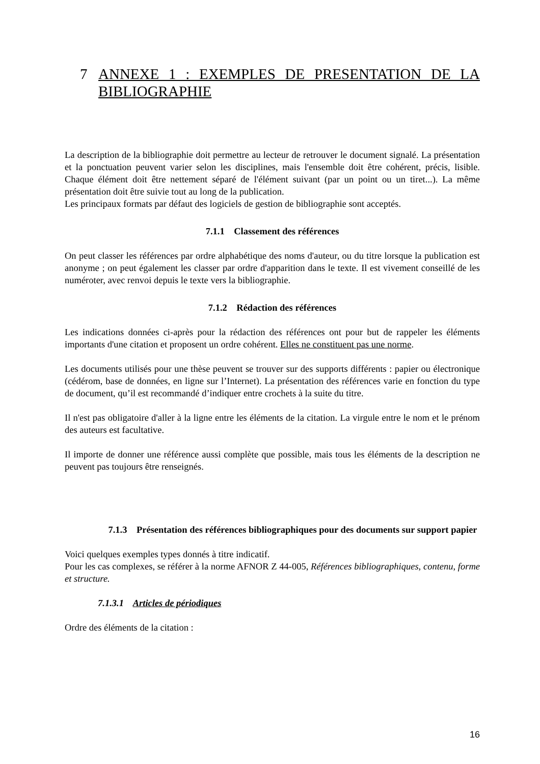7 ANNEXE 1 : EXEMPLES DE PRESENTATION DE LA BIBLIOGRAPHIE
La description de la bibliographie doit permettre au lecteur de retrouver le document signalé. La présentation et la ponctuation peuvent varier selon les disciplines, mais l'ensemble doit être cohérent, précis, lisible. Chaque élément doit être nettement séparé de l'élément suivant (par un point ou un tiret...). La même présentation doit être suivie tout au long de la publication.
Les principaux formats par défaut des logiciels de gestion de bibliographie sont acceptés.
7.1.1 Classement des références
On peut classer les références par ordre alphabétique des noms d'auteur, ou du titre lorsque la publication est anonyme ; on peut également les classer par ordre d'apparition dans le texte. Il est vivement conseillé de les numéroter, avec renvoi depuis le texte vers la bibliographie.
7.1.2 Rédaction des références
Les indications données ci-après pour la rédaction des références ont pour but de rappeler les éléments importants d'une citation et proposent un ordre cohérent. Elles ne constituent pas une norme.
Les documents utilisés pour une thèse peuvent se trouver sur des supports différents : papier ou électronique (cédérom, base de données, en ligne sur l’Internet). La présentation des références varie en fonction du type de document, qu’il est recommandé d’indiquer entre crochets à la suite du titre.
Il n'est pas obligatoire d'aller à la ligne entre les éléments de la citation. La virgule entre le nom et le prénom des auteurs est facultative.
Il importe de donner une référence aussi complète que possible, mais tous les éléments de la description ne peuvent pas toujours être renseignés.
7.1.3 Présentation des références bibliographiques pour des documents sur support papier
Voici quelques exemples types donnés à titre indicatif.
Pour les cas complexes, se référer à la norme AFNOR Z 44-005, Références bibliographiques, contenu, forme et structure.
7.1.3.1 Articles de périodiques
Ordre des éléments de la citation :
16